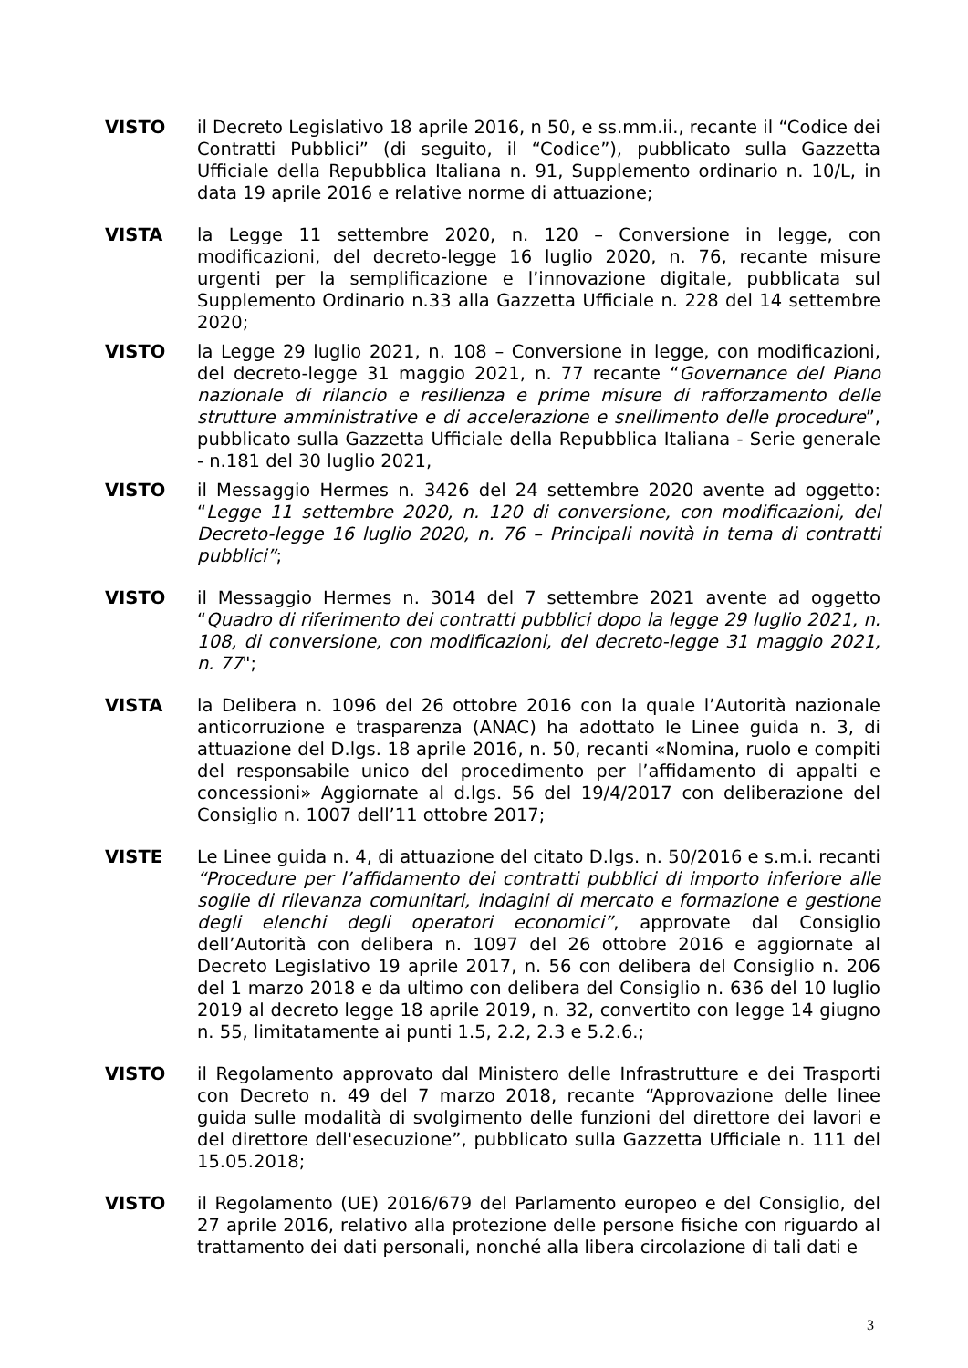VISTO il Decreto Legislativo 18 aprile 2016, n 50, e ss.mm.ii., recante il “Codice dei Contratti Pubblici” (di seguito, il “Codice”), pubblicato sulla Gazzetta Ufficiale della Repubblica Italiana n. 91, Supplemento ordinario n. 10/L, in data 19 aprile 2016 e relative norme di attuazione;
VISTA la Legge 11 settembre 2020, n. 120 – Conversione in legge, con modificazioni, del decreto-legge 16 luglio 2020, n. 76, recante misure urgenti per la semplificazione e l’innovazione digitale, pubblicata sul Supplemento Ordinario n.33 alla Gazzetta Ufficiale n. 228 del 14 settembre 2020;
VISTO la Legge 29 luglio 2021, n. 108 – Conversione in legge, con modificazioni, del decreto-legge 31 maggio 2021, n. 77 recante “Governance del Piano nazionale di rilancio e resilienza e prime misure di rafforzamento delle strutture amministrative e di accelerazione e snellimento delle procedure”, pubblicato sulla Gazzetta Ufficiale della Repubblica Italiana - Serie generale - n.181 del 30 luglio 2021,
VISTO il Messaggio Hermes n. 3426 del 24 settembre 2020 avente ad oggetto: “Legge 11 settembre 2020, n. 120 di conversione, con modificazioni, del Decreto-legge 16 luglio 2020, n. 76 – Principali novità in tema di contratti pubblici”;
VISTO il Messaggio Hermes n. 3014 del 7 settembre 2021 avente ad oggetto “Quadro di riferimento dei contratti pubblici dopo la legge 29 luglio 2021, n. 108, di conversione, con modificazioni, del decreto-legge 31 maggio 2021, n. 77";
VISTA la Delibera n. 1096 del 26 ottobre 2016 con la quale l’Autorità nazionale anticorruzione e trasparenza (ANAC) ha adottato le Linee guida n. 3, di attuazione del D.lgs. 18 aprile 2016, n. 50, recanti «Nomina, ruolo e compiti del responsabile unico del procedimento per l’affidamento di appalti e concessioni» Aggiornate al d.lgs. 56 del 19/4/2017 con deliberazione del Consiglio n. 1007 dell’11 ottobre 2017;
VISTE Le Linee guida n. 4, di attuazione del citato D.lgs. n. 50/2016 e s.m.i. recanti “Procedure per l’affidamento dei contratti pubblici di importo inferiore alle soglie di rilevanza comunitari, indagini di mercato e formazione e gestione degli elenchi degli operatori economici”, approvate dal Consiglio dell’Autorità con delibera n. 1097 del 26 ottobre 2016 e aggiornate al Decreto Legislativo 19 aprile 2017, n. 56 con delibera del Consiglio n. 206 del 1 marzo 2018 e da ultimo con delibera del Consiglio n. 636 del 10 luglio 2019 al decreto legge 18 aprile 2019, n. 32, convertito con legge 14 giugno n. 55, limitatamente ai punti 1.5, 2.2, 2.3 e 5.2.6.;
VISTO il Regolamento approvato dal Ministero delle Infrastrutture e dei Trasporti con Decreto n. 49 del 7 marzo 2018, recante “Approvazione delle linee guida sulle modalità di svolgimento delle funzioni del direttore dei lavori e del direttore dell'esecuzione”, pubblicato sulla Gazzetta Ufficiale n. 111 del 15.05.2018;
VISTO il Regolamento (UE) 2016/679 del Parlamento europeo e del Consiglio, del 27 aprile 2016, relativo alla protezione delle persone fisiche con riguardo al trattamento dei dati personali, nonché alla libera circolazione di tali dati e
3